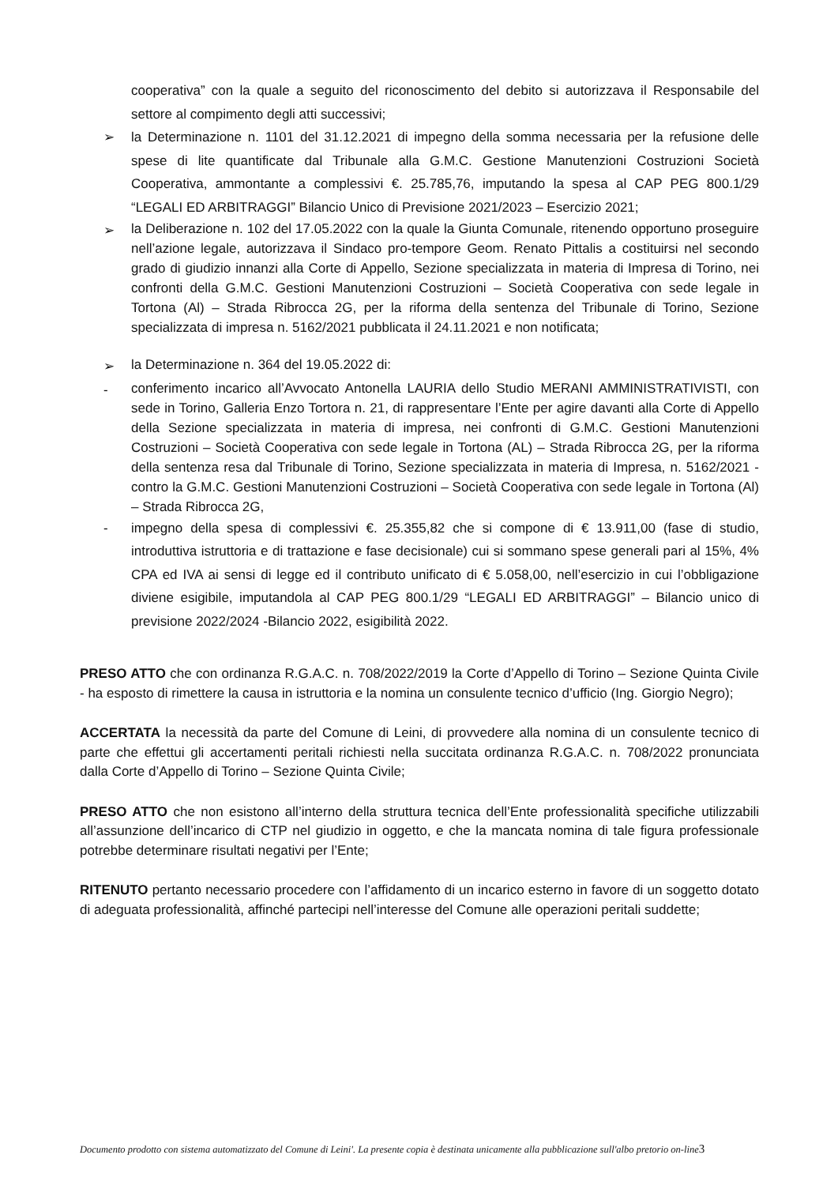cooperativa” con la quale a seguito del riconoscimento del debito si autorizzava il Responsabile del settore al compimento degli atti successivi;
➢
la Determinazione n. 1101 del 31.12.2021 di impegno della somma necessaria per la refusione delle spese di lite quantificate dal Tribunale alla G.M.C. Gestione Manutenzioni Costruzioni Società Cooperativa, ammontante a complessivi €. 25.785,76, imputando la spesa al CAP PEG 800.1/29 “LEGALI ED ARBITRAGGI” Bilancio Unico di Previsione 2021/2023 – Esercizio 2021;
➢
la Deliberazione n. 102 del 17.05.2022 con la quale la Giunta Comunale, ritenendo opportuno proseguire nell’azione legale, autorizzava il Sindaco pro-tempore Geom. Renato Pittalis a costituirsi nel secondo grado di giudizio innanzi alla Corte di Appello, Sezione specializzata in materia di Impresa di Torino, nei confronti della G.M.C. Gestioni Manutenzioni Costruzioni – Società Cooperativa con sede legale in Tortona (Al) – Strada Ribrocca 2G, per la riforma della sentenza del Tribunale di Torino, Sezione specializzata di impresa n. 5162/2021 pubblicata il 24.11.2021 e non notificata;
➢
la Determinazione n. 364 del 19.05.2022 di:
-
conferimento incarico all’Avvocato Antonella LAURIA dello Studio MERANI AMMINISTRATIVISTI, con sede in Torino, Galleria Enzo Tortora n. 21, di rappresentare l’Ente per agire davanti alla Corte di Appello della Sezione specializzata in materia di impresa, nei confronti di G.M.C. Gestioni Manutenzioni Costruzioni – Società Cooperativa con sede legale in Tortona (AL) – Strada Ribrocca 2G, per la riforma della sentenza resa dal Tribunale di Torino, Sezione specializzata in materia di Impresa, n. 5162/2021 - contro la G.M.C. Gestioni Manutenzioni Costruzioni – Società Cooperativa con sede legale in Tortona (Al) – Strada Ribrocca 2G,
-
impegno della spesa di complessivi €. 25.355,82 che si compone di € 13.911,00 (fase di studio, introduttiva istruttoria e di trattazione e fase decisionale) cui si sommano spese generali pari al 15%, 4% CPA ed IVA ai sensi di legge ed il contributo unificato di € 5.058,00, nell’esercizio in cui l’obbligazione diviene esigibile, imputandola al CAP PEG 800.1/29 “LEGALI ED ARBITRAGGI” – Bilancio unico di previsione 2022/2024 -Bilancio 2022, esigibilità 2022.
PRESO ATTO che con ordinanza R.G.A.C. n. 708/2022/2019 la Corte d’Appello di Torino – Sezione Quinta Civile - ha esposto di rimettere la causa in istruttoria e la nomina un consulente tecnico d’ufficio (Ing. Giorgio Negro);
ACCERTATA la necessità da parte del Comune di Leini, di provvedere alla nomina di un consulente tecnico di parte che effettui gli accertamenti peritali richiesti nella succitata ordinanza R.G.A.C. n. 708/2022 pronunciata dalla Corte d’Appello di Torino – Sezione Quinta Civile;
PRESO ATTO che non esistono all’interno della struttura tecnica dell’Ente professionalità specifiche utilizzabili all’assunzione dell’incarico di CTP nel giudizio in oggetto, e che la mancata nomina di tale figura professionale potrebbe determinare risultati negativi per l’Ente;
RITENUTO pertanto necessario procedere con l’affidamento di un incarico esterno in favore di un soggetto dotato di adeguata professionalità, affinché partecipi nell’interesse del Comune alle operazioni peritali suddette;
Documento prodotto con sistema automatizzato del Comune di Leini'. La presente copia è destinata unicamente alla pubblicazione sull'albo pretorio on-line3